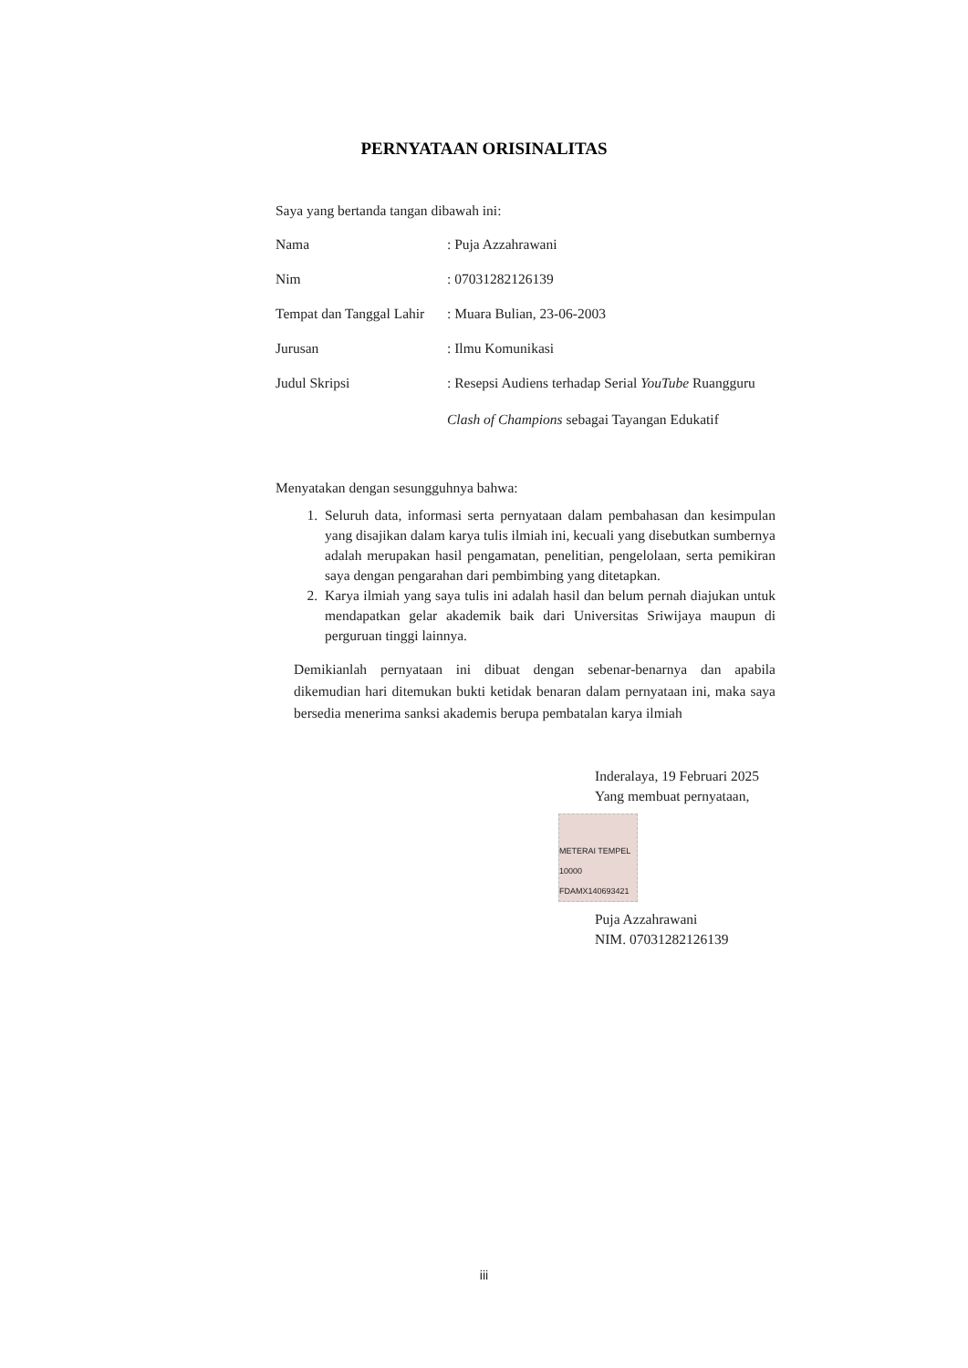PERNYATAAN ORISINALITAS
Saya yang bertanda tangan dibawah ini:
Nama: Puja Azzahrawani
Nim: 07031282126139
Tempat dan Tanggal Lahir: Muara Bulian, 23-06-2003
Jurusan: Ilmu Komunikasi
Judul Skripsi: Resepsi Audiens terhadap Serial YouTube Ruangguru
Clash of Champions sebagai Tayangan Edukatif
Menyatakan dengan sesungguhnya bahwa:
1. Seluruh data, informasi serta pernyataan dalam pembahasan dan kesimpulan yang disajikan dalam karya tulis ilmiah ini, kecuali yang disebutkan sumbernya adalah merupakan hasil pengamatan, penelitian, pengelolaan, serta pemikiran saya dengan pengarahan dari pembimbing yang ditetapkan.
2. Karya ilmiah yang saya tulis ini adalah hasil dan belum pernah diajukan untuk mendapatkan gelar akademik baik dari Universitas Sriwijaya maupun di perguruan tinggi lainnya.
Demikianlah pernyataan ini dibuat dengan sebenar-benarnya dan apabila dikemudian hari ditemukan bukti ketidak benaran dalam pernyataan ini, maka saya bersedia menerima sanksi akademis berupa pembatalan karya ilmiah
Inderalaya, 19 Februari 2025
Yang membuat pernyataan,
METERAI TEMPEL 10000 FDAMX140693421
Puja Azzahrawani
NIM. 07031282126139
iii